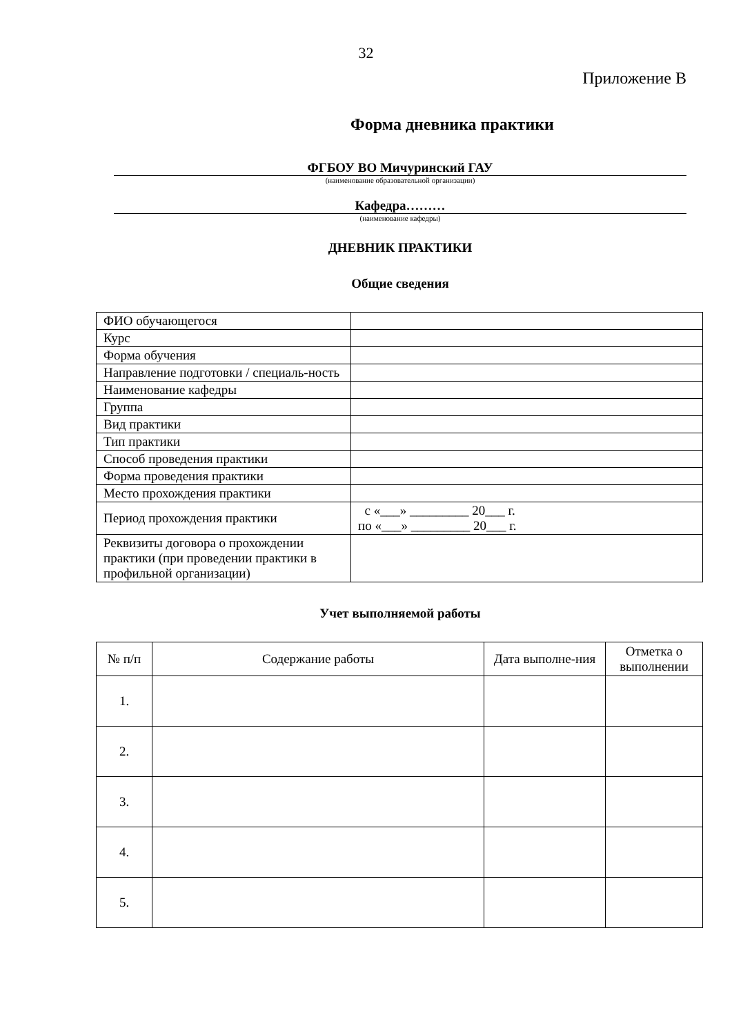32
Приложение В
Форма дневника практики
ФГБОУ ВО Мичуринский ГАУ
(наименование образовательной организации)
Кафедра………
(наименование кафедры)
ДНЕВНИК ПРАКТИКИ
Общие сведения
| ФИО обучающегося | |
| Курс | |
| Форма обучения | |
| Направление подготовки / специаль-ность | |
| Наименование кафедры | |
| Группа | |
| Вид практики | |
| Тип практики | |
| Способ проведения практики | |
| Форма проведения практики | |
| Место прохождения практики | |
| Период прохождения практики | с «___» _________ 20___ г. по «___» _________ 20___ г. |
| Реквизиты договора о прохождении практики (при проведении практики в профильной организации) | |
Учет выполняемой работы
| № п/п | Содержание работы | Дата выполне-ния | Отметка о выполнении |
| --- | --- | --- | --- |
| 1. | | | |
| 2. | | | |
| 3. | | | |
| 4. | | | |
| 5. | | | |